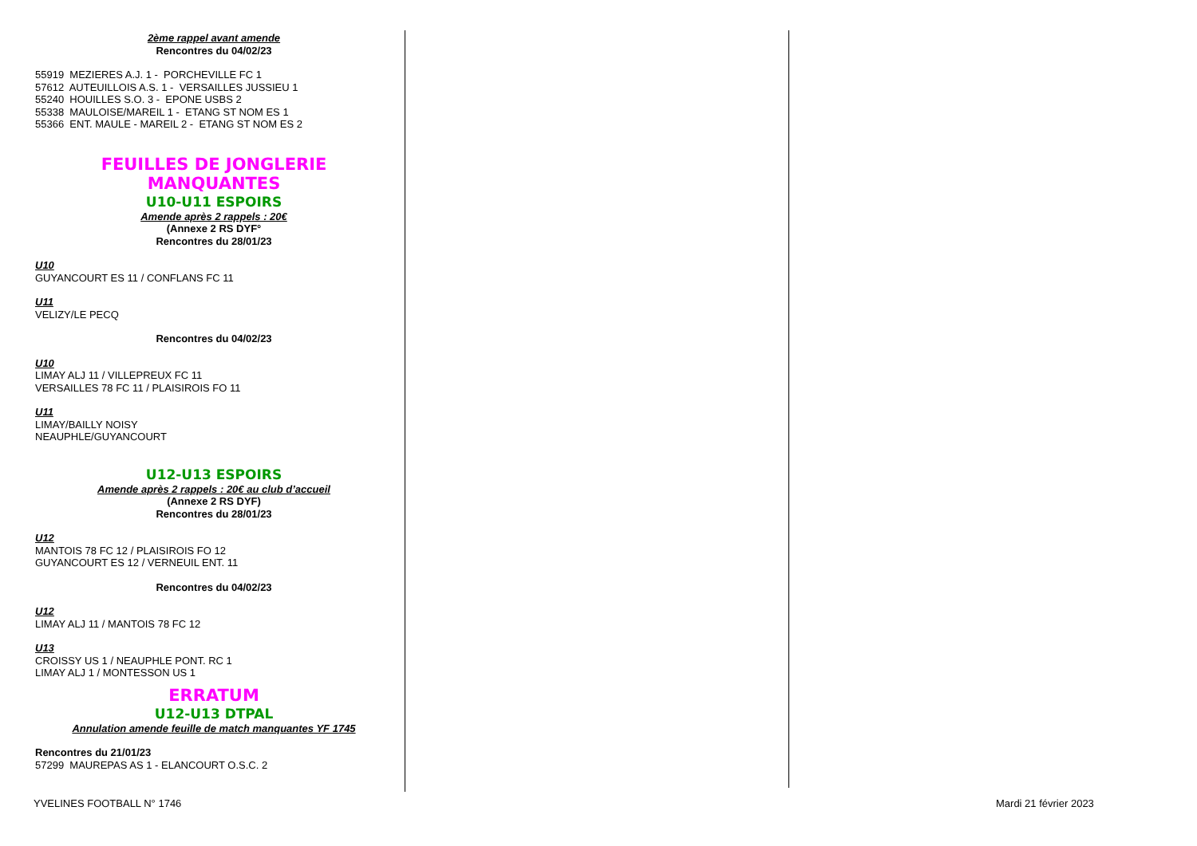2ème rappel avant amende
Rencontres du 04/02/23
55919 MEZIERES A.J. 1 - PORCHEVILLE FC 1
57612 AUTEUILLOIS A.S. 1 - VERSAILLES JUSSIEU 1
55240 HOUILLES S.O. 3 - EPONE USBS 2
55338 MAULOISE/MAREIL 1 - ETANG ST NOM ES 1
55366 ENT. MAULE - MAREIL 2 - ETANG ST NOM ES 2
FEUILLES DE JONGLERIE MANQUANTES
U10-U11 ESPOIRS
Amende après 2 rappels : 20€
(Annexe 2 RS DYF°
Rencontres du 28/01/23
U10
GUYANCOURT ES 11 / CONFLANS FC 11
U11
VELIZY/LE PECQ
Rencontres du 04/02/23
U10
LIMAY ALJ 11 / VILLEPREUX FC 11
VERSAILLES 78 FC 11 / PLAISIROIS FO 11
U11
LIMAY/BAILLY NOISY
NEAUPHLE/GUYANCOURT
U12-U13 ESPOIRS
Amende après 2 rappels : 20€ au club d’accueil
(Annexe 2 RS DYF)
Rencontres du 28/01/23
U12
MANTOIS 78 FC 12 / PLAISIROIS FO 12
GUYANCOURT ES 12 / VERNEUIL ENT. 11
Rencontres du 04/02/23
U12
LIMAY ALJ 11 / MANTOIS 78 FC 12
U13
CROISSY US 1 / NEAUPHLE PONT. RC 1
LIMAY ALJ 1 / MONTESSON US 1
ERRATUM
U12-U13 DTPAL
Annulation amende feuille de match manquantes YF 1745
Rencontres du 21/01/23
57299 MAUREPAS AS 1 - ELANCOURT O.S.C. 2
YVELINES FOOTBALL N° 1746 Mardi 21 février 2023